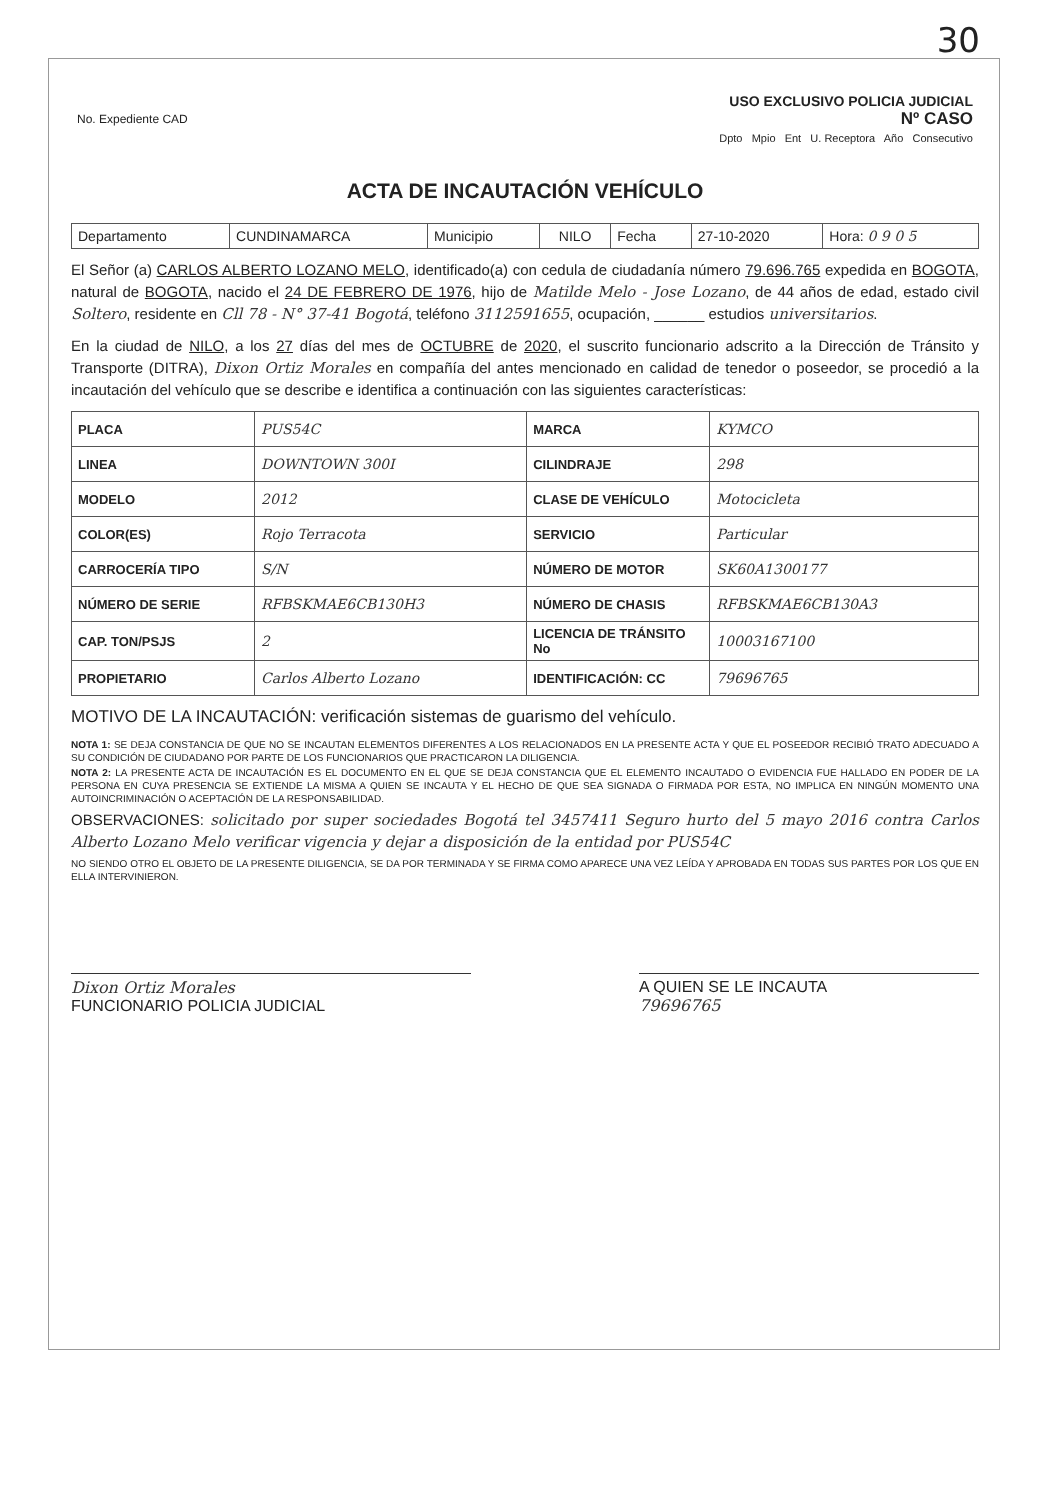30
| No. Expediente CAD | USO EXCLUSIVO POLICIA JUDICIAL Nº CASO Dpto Mpio Ent U. Receptora Año Consecutivo |
ACTA DE INCAUTACIÓN VEHÍCULO
| Departamento | CUNDINAMARCA | Municipio | NILO | Fecha | 27-10-2020 | Hora: 0 9 0 5 |
El Señor (a) CARLOS ALBERTO LOZANO MELO, identificado(a) con cedula de ciudadanía número 79.696.765 expedida en BOGOTA, natural de BOGOTA, nacido el 24 DE FEBRERO DE 1976, hijo de Matilde Melo - Jose Lozano, de 44 años de edad, estado civil Soltero, residente en Cll 78 - N° 37-41 Bogotá, teléfono 3112591655, ocupación, ______ estudios universitarios.
En la ciudad de NILO, a los 27 días del mes de OCTUBRE de 2020, el suscrito funcionario adscrito a la Dirección de Tránsito y Transporte (DITRA), Dixon Ortiz Morales en compañía del antes mencionado en calidad de tenedor o poseedor, se procedió a la incautación del vehículo que se describe e identifica a continuación con las siguientes características:
| PLACA | PUS54C | MARCA | KYMCO |
| LINEA | DOWNTOWN 300I | CILINDRAJE | 298 |
| MODELO | 2012 | CLASE DE VEHÍCULO | Motocicleta |
| COLOR(ES) | Rojo Terracota | SERVICIO | Particular |
| CARROCERÍA TIPO | S/N | NÚMERO DE MOTOR | SK60A1300177 |
| NÚMERO DE SERIE | RFBSKMAE6CB130H3 | NÚMERO DE CHASIS | RFBSKMAE6CB130A3 |
| CAP. TON/PSJS | 2 | LICENCIA DE TRÁNSITO No | 10003167100 |
| PROPIETARIO | Carlos Alberto Lozano | IDENTIFICACIÓN: CC | 79696765 |
MOTIVO DE LA INCAUTACIÓN: verificación sistemas de guarismo del vehículo.
NOTA 1: SE DEJA CONSTANCIA DE QUE NO SE INCAUTAN ELEMENTOS DIFERENTES A LOS RELACIONADOS EN LA PRESENTE ACTA Y QUE EL POSEEDOR RECIBIÓ TRATO ADECUADO A SU CONDICIÓN DE CIUDADANO POR PARTE DE LOS FUNCIONARIOS QUE PRACTICARON LA DILIGENCIA.
NOTA 2: LA PRESENTE ACTA DE INCAUTACIÓN ES EL DOCUMENTO EN EL QUE SE DEJA CONSTANCIA QUE EL ELEMENTO INCAUTADO O EVIDENCIA FUE HALLADO EN PODER DE LA PERSONA EN CUYA PRESENCIA SE EXTIENDE LA MISMA A QUIEN SE INCAUTA Y EL HECHO DE QUE SEA SIGNADA O FIRMADA POR ESTA, NO IMPLICA EN NINGÚN MOMENTO UNA AUTOINCRIMINACIÓN O ACEPTACIÓN DE LA RESPONSABILIDAD.
OBSERVACIONES: solicitado por super sociedades Bogotá tel 3457411 Seguro hurto del 5 mayo 2016 contra Carlos Alberto Lozano Melo verificar vigencia y dejar a disposición de la entidad por PUS54C
NO SIENDO OTRO EL OBJETO DE LA PRESENTE DILIGENCIA, SE DA POR TERMINADA Y SE FIRMA COMO APARECE UNA VEZ LEÍDA Y APROBADA EN TODAS SUS PARTES POR LOS QUE EN ELLA INTERVINIERON.
Dixon Ortiz Morales
FUNCIONARIO POLICIA JUDICIAL
A QUIEN SE LE INCAUTA
79696765